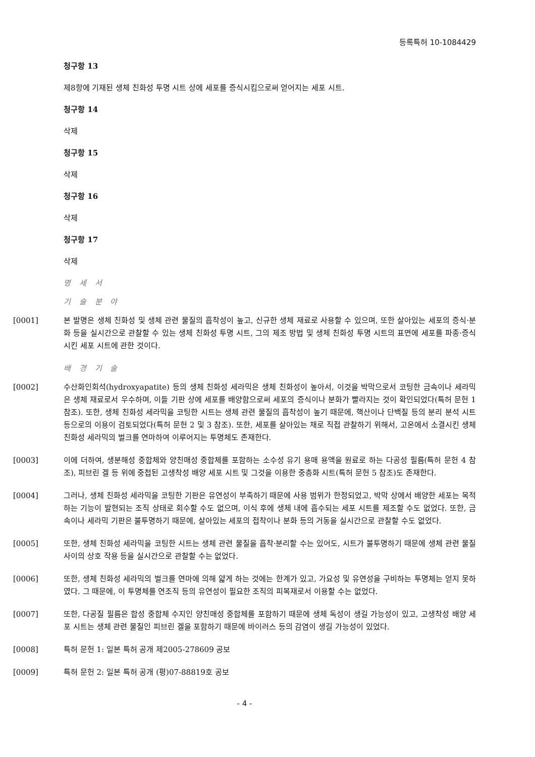등록특허 10-1084429
청구항 13
제8항에 기재된 생체 친화성 투명 시트 상에 세포를 증식시킴으로써 얻어지는 세포 시트.
청구항 14
삭제
청구항 15
삭제
청구항 16
삭제
청구항 17
삭제
명 세 서
기 술 분 야
[0001] 본 발명은 생체 친화성 및 생체 관련 물질의 흡착성이 높고, 신규한 생체 재료로 사용할 수 있으며, 또한 살아있는 세포의 증식·분화 등을 실시간으로 관찰할 수 있는 생체 친화성 투명 시트, 그의 제조 방법 및 생체 친화성 투명 시트의 표면에 세포를 파종·증식시킨 세포 시트에 관한 것이다.
배 경 기 술
[0002] 수산화인회석(hydroxyapatite) 등의 생체 친화성 세라믹은 생체 친화성이 높아서, 이것을 박막으로서 코팅한 금속이나 세라믹은 생체 재료로서 우수하며, 이들 기판 상에 세포를 배양함으로써 세포의 증식이나 분화가 빨라지는 것이 확인되었다(특허 문헌 1 참조). 또한, 생체 친화성 세라믹을 코팅한 시트는 생체 관련 물질의 흡착성이 높기 때문에, 핵산이나 단백질 등의 분리 분석 시트 등으로의 이용이 검토되었다(특허 문헌 2 및 3 참조). 또한, 세포를 살아있는 채로 직접 관찰하기 위해서, 고온에서 소결시킨 생체 친화성 세라믹의 벌크를 연마하여 이루어지는 투명체도 존재한다.
[0003] 이에 더하여, 생분해성 중합체와 양친매성 중합체를 포함하는 소수성 유기 용매 용액을 원료로 하는 다공성 필름(특허 문헌 4 참조), 피브린 겔 등 위에 중첩된 고생착성 배양 세포 시트 및 그것을 이용한 중층화 시트(특허 문헌 5 참조)도 존재한다.
[0004] 그러나, 생체 친화성 세라믹을 코팅한 기판은 유연성이 부족하기 때문에 사용 범위가 한정되었고, 박막 상에서 배양한 세포는 목적하는 기능이 발현되는 조직 상태로 회수할 수도 없으며, 이식 후에 생체 내에 흡수되는 세포 시트를 제조할 수도 없었다. 또한, 금속이나 세라믹 기판은 불투명하기 때문에, 살아있는 세포의 접착이나 분화 등의 거동을 실시간으로 관찰할 수도 없었다.
[0005] 또한, 생체 친화성 세라믹을 코팅한 시트는 생체 관련 물질을 흡착·분리할 수는 있어도, 시트가 불투명하기 때문에 생체 관련 물질 사이의 상호 작용 등을 실시간으로 관찰할 수는 없었다.
[0006] 또한, 생체 친화성 세라믹의 벌크를 연마에 의해 얇게 하는 것에는 한계가 있고, 가요성 및 유연성을 구비하는 투명체는 얻지 못하였다. 그 때문에, 이 투명체를 연조직 등의 유연성이 필요한 조직의 피복재로서 이용할 수는 없었다.
[0007] 또한, 다공질 필름은 합성 중합체 수지인 양친매성 중합체를 포함하기 때문에 생체 독성이 생길 가능성이 있고, 고생착성 배양 세포 시트는 생체 관련 물질인 피브린 겔을 포함하기 때문에 바이러스 등의 감염이 생길 가능성이 있었다.
[0008] 특허 문헌 1: 일본 특허 공개 제2005-278609 공보
[0009] 특허 문헌 2: 일본 특허 공개 (평)07-88819호 공보
- 4 -